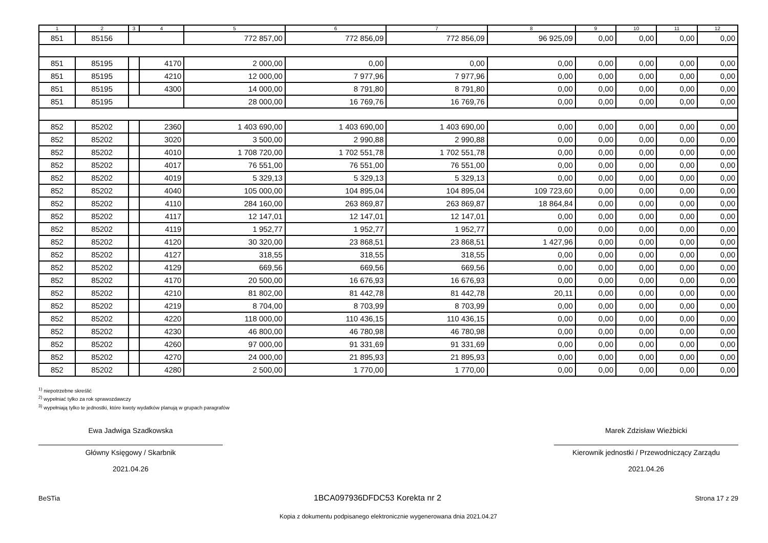| 1 | 2 | 3 | 4 | 5 | 6 | 7 | 8 | 9 | 10 | 11 | 12 |
| --- | --- | --- | --- | --- | --- | --- | --- | --- | --- | --- | --- |
| 851 | 85156 | | | 772 857,00 | 772 856,09 | 772 856,09 | 96 925,09 | 0,00 | 0,00 | 0,00 | 0,00 |
| 851 | 85195 | | 4170 | 2 000,00 | 0,00 | 0,00 | 0,00 | 0,00 | 0,00 | 0,00 | 0,00 |
| 851 | 85195 | | 4210 | 12 000,00 | 7 977,96 | 7 977,96 | 0,00 | 0,00 | 0,00 | 0,00 | 0,00 |
| 851 | 85195 | | 4300 | 14 000,00 | 8 791,80 | 8 791,80 | 0,00 | 0,00 | 0,00 | 0,00 | 0,00 |
| 851 | 85195 | | | 28 000,00 | 16 769,76 | 16 769,76 | 0,00 | 0,00 | 0,00 | 0,00 | 0,00 |
| 852 | 85202 | | 2360 | 1 403 690,00 | 1 403 690,00 | 1 403 690,00 | 0,00 | 0,00 | 0,00 | 0,00 | 0,00 |
| 852 | 85202 | | 3020 | 3 500,00 | 2 990,88 | 2 990,88 | 0,00 | 0,00 | 0,00 | 0,00 | 0,00 |
| 852 | 85202 | | 4010 | 1 708 720,00 | 1 702 551,78 | 1 702 551,78 | 0,00 | 0,00 | 0,00 | 0,00 | 0,00 |
| 852 | 85202 | | 4017 | 76 551,00 | 76 551,00 | 76 551,00 | 0,00 | 0,00 | 0,00 | 0,00 | 0,00 |
| 852 | 85202 | | 4019 | 5 329,13 | 5 329,13 | 5 329,13 | 0,00 | 0,00 | 0,00 | 0,00 | 0,00 |
| 852 | 85202 | | 4040 | 105 000,00 | 104 895,04 | 104 895,04 | 109 723,60 | 0,00 | 0,00 | 0,00 | 0,00 |
| 852 | 85202 | | 4110 | 284 160,00 | 263 869,87 | 263 869,87 | 18 864,84 | 0,00 | 0,00 | 0,00 | 0,00 |
| 852 | 85202 | | 4117 | 12 147,01 | 12 147,01 | 12 147,01 | 0,00 | 0,00 | 0,00 | 0,00 | 0,00 |
| 852 | 85202 | | 4119 | 1 952,77 | 1 952,77 | 1 952,77 | 0,00 | 0,00 | 0,00 | 0,00 | 0,00 |
| 852 | 85202 | | 4120 | 30 320,00 | 23 868,51 | 23 868,51 | 1 427,96 | 0,00 | 0,00 | 0,00 | 0,00 |
| 852 | 85202 | | 4127 | 318,55 | 318,55 | 318,55 | 0,00 | 0,00 | 0,00 | 0,00 | 0,00 |
| 852 | 85202 | | 4129 | 669,56 | 669,56 | 669,56 | 0,00 | 0,00 | 0,00 | 0,00 | 0,00 |
| 852 | 85202 | | 4170 | 20 500,00 | 16 676,93 | 16 676,93 | 0,00 | 0,00 | 0,00 | 0,00 | 0,00 |
| 852 | 85202 | | 4210 | 81 802,00 | 81 442,78 | 81 442,78 | 20,11 | 0,00 | 0,00 | 0,00 | 0,00 |
| 852 | 85202 | | 4219 | 8 704,00 | 8 703,99 | 8 703,99 | 0,00 | 0,00 | 0,00 | 0,00 | 0,00 |
| 852 | 85202 | | 4220 | 118 000,00 | 110 436,15 | 110 436,15 | 0,00 | 0,00 | 0,00 | 0,00 | 0,00 |
| 852 | 85202 | | 4230 | 46 800,00 | 46 780,98 | 46 780,98 | 0,00 | 0,00 | 0,00 | 0,00 | 0,00 |
| 852 | 85202 | | 4260 | 97 000,00 | 91 331,69 | 91 331,69 | 0,00 | 0,00 | 0,00 | 0,00 | 0,00 |
| 852 | 85202 | | 4270 | 24 000,00 | 21 895,93 | 21 895,93 | 0,00 | 0,00 | 0,00 | 0,00 | 0,00 |
| 852 | 85202 | | 4280 | 2 500,00 | 1 770,00 | 1 770,00 | 0,00 | 0,00 | 0,00 | 0,00 | 0,00 |
<sup>1)</sup> niepotrzebne skreślić
<sup>2)</sup> wypełniać tylko za rok sprawozdawczy
<sup>3)</sup> wypełniają tylko te jednostki, które kwoty wydatków planują w grupach paragrafów
Ewa Jadwiga Szadkowska
Główny Księgowy / Skarbnik
2021.04.26
Marek Zdzisław Wieżbicki
Kierownik jednostki / Przewodniczący Zarządu
2021.04.26
BeSTia 1BCA097936DFDC53 Korekta nr 2 Strona 17 z 29
Kopia z dokumentu podpisanego elektronicznie wygenerowana dnia 2021.04.27